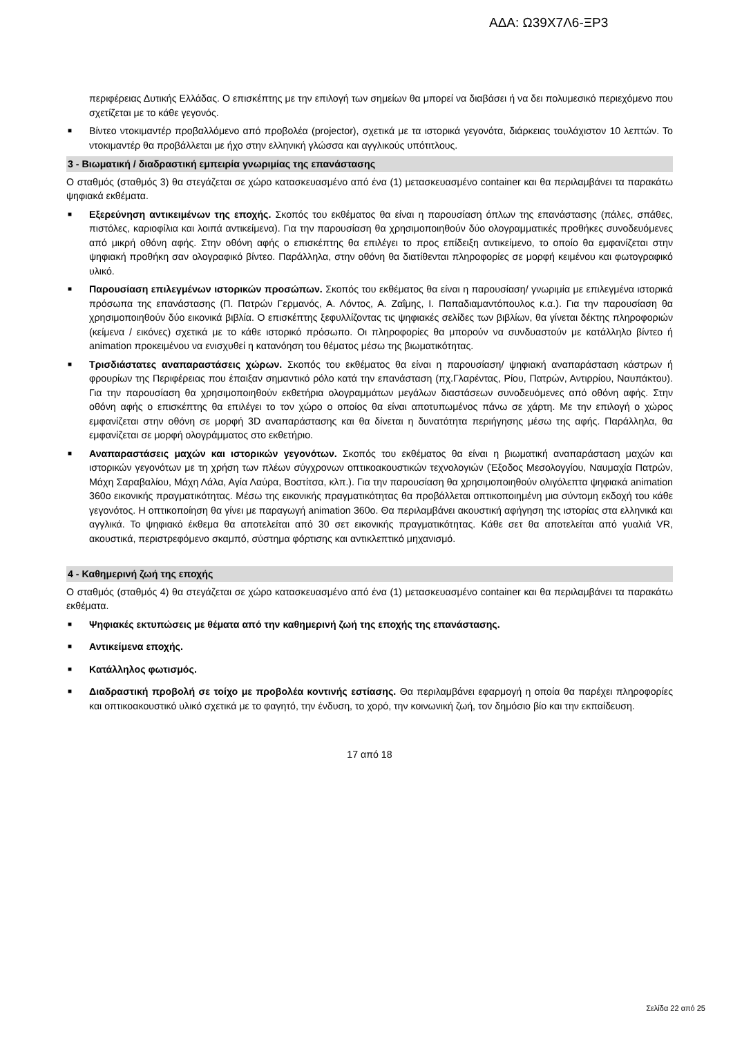ΑΔΑ: Ω39Χ7Λ6-ΞΡ3
περιφέρειας Δυτικής Ελλάδας. Ο επισκέπτης με την επιλογή των σημείων θα μπορεί να διαβάσει ή να δει πολυμεσικό περιεχόμενο που σχετίζεται με το κάθε γεγονός.
■ Βίντεο ντοκιμαντέρ προβαλλόμενο από προβολέα (projector), σχετικά με τα ιστορικά γεγονότα, διάρκειας τουλάχιστον 10 λεπτών. Το ντοκιμαντέρ θα προβάλλεται με ήχο στην ελληνική γλώσσα και αγγλικούς υπότιτλους.
3 - Βιωματική / διαδραστική εμπειρία γνωριμίας της επανάστασης
Ο σταθμός (σταθμός 3) θα στεγάζεται σε χώρο κατασκευασμένο από ένα (1) μετασκευασμένο container και θα περιλαμβάνει τα παρακάτω ψηφιακά εκθέματα.
■ Εξερεύνηση αντικειμένων της εποχής. Σκοπός του εκθέματος θα είναι η παρουσίαση όπλων της επανάστασης (πάλες, σπάθες, πιστόλες, καριοφίλια και λοιπά αντικείμενα). Για την παρουσίαση θα χρησιμοποιηθούν δύο ολογραμματικές προθήκες συνοδευόμενες από μικρή οθόνη αφής. Στην οθόνη αφής ο επισκέπτης θα επιλέγει το προς επίδειξη αντικείμενο, το οποίο θα εμφανίζεται στην ψηφιακή προθήκη σαν ολογραφικό βίντεο. Παράλληλα, στην οθόνη θα διατίθενται πληροφορίες σε μορφή κειμένου και φωτογραφικό υλικό.
■ Παρουσίαση επιλεγμένων ιστορικών προσώπων. Σκοπός του εκθέματος θα είναι η παρουσίαση/ γνωριμία με επιλεγμένα ιστορικά πρόσωπα της επανάστασης (Π. Πατρών Γερμανός, Α. Λόντος, Α. Ζαΐμης, Ι. Παπαδιαμαντόπουλος κ.α.). Για την παρουσίαση θα χρησιμοποιηθούν δύο εικονικά βιβλία. Ο επισκέπτης ξεφυλλίζοντας τις ψηφιακές σελίδες των βιβλίων, θα γίνεται δέκτης πληροφοριών (κείμενα / εικόνες) σχετικά με το κάθε ιστορικό πρόσωπο. Οι πληροφορίες θα μπορούν να συνδυαστούν με κατάλληλο βίντεο ή animation προκειμένου να ενισχυθεί η κατανόηση του θέματος μέσω της βιωματικότητας.
■ Τρισδιάστατες αναπαραστάσεις χώρων. Σκοπός του εκθέματος θα είναι η παρουσίαση/ ψηφιακή αναπαράσταση κάστρων ή φρουρίων της Περιφέρειας που έπαιξαν σημαντικό ρόλο κατά την επανάσταση (πχ.Γλαρέντας, Ρίου, Πατρών, Αντιρρίου, Ναυπάκτου). Για την παρουσίαση θα χρησιμοποιηθούν εκθετήρια ολογραμμάτων μεγάλων διαστάσεων συνοδευόμενες από οθόνη αφής. Στην οθόνη αφής ο επισκέπτης θα επιλέγει το τον χώρο ο οποίος θα είναι αποτυπωμένος πάνω σε χάρτη. Με την επιλογή ο χώρος εμφανίζεται στην οθόνη σε μορφή 3D αναπαράστασης και θα δίνεται η δυνατότητα περιήγησης μέσω της αφής. Παράλληλα, θα εμφανίζεται σε μορφή ολογράμματος στο εκθετήριο.
■ Αναπαραστάσεις μαχών και ιστορικών γεγονότων. Σκοπός του εκθέματος θα είναι η βιωματική αναπαράσταση μαχών και ιστορικών γεγονότων με τη χρήση των πλέων σύγχρονων οπτικοακουστικών τεχνολογιών (Έξοδος Μεσολογγίου, Ναυμαχία Πατρών, Μάχη Σαραβαλίου, Μάχη Λάλα, Αγία Λαύρα, Βοστίτσα, κλπ.). Για την παρουσίαση θα χρησιμοποιηθούν ολιγόλεπτα ψηφιακά animation 360ο εικονικής πραγματικότητας. Μέσω της εικονικής πραγματικότητας θα προβάλλεται οπτικοποιημένη μια σύντομη εκδοχή του κάθε γεγονότος. Η οπτικοποίηση θα γίνει με παραγωγή animation 360ο. Θα περιλαμβάνει ακουστική αφήγηση της ιστορίας στα ελληνικά και αγγλικά. Το ψηφιακό έκθεμα θα αποτελείται από 30 σετ εικονικής πραγματικότητας. Κάθε σετ θα αποτελείται από γυαλιά VR, ακουστικά, περιστρεφόμενο σκαμπό, σύστημα φόρτισης και αντικλεπτικό μηχανισμό.
4 - Καθημερινή ζωή της εποχής
Ο σταθμός (σταθμός 4) θα στεγάζεται σε χώρο κατασκευασμένο από ένα (1) μετασκευασμένο container και θα περιλαμβάνει τα παρακάτω εκθέματα.
■ Ψηφιακές εκτυπώσεις με θέματα από την καθημερινή ζωή της εποχής της επανάστασης.
■ Αντικείμενα εποχής.
■ Κατάλληλος φωτισμός.
■ Διαδραστική προβολή σε τοίχο με προβολέα κοντινής εστίασης. Θα περιλαμβάνει εφαρμογή η οποία θα παρέχει πληροφορίες και οπτικοακουστικό υλικό σχετικά με το φαγητό, την ένδυση, το χορό, την κοινωνική ζωή, τον δημόσιο βίο και την εκπαίδευση.
17 από 18
Σελίδα 22 από 25